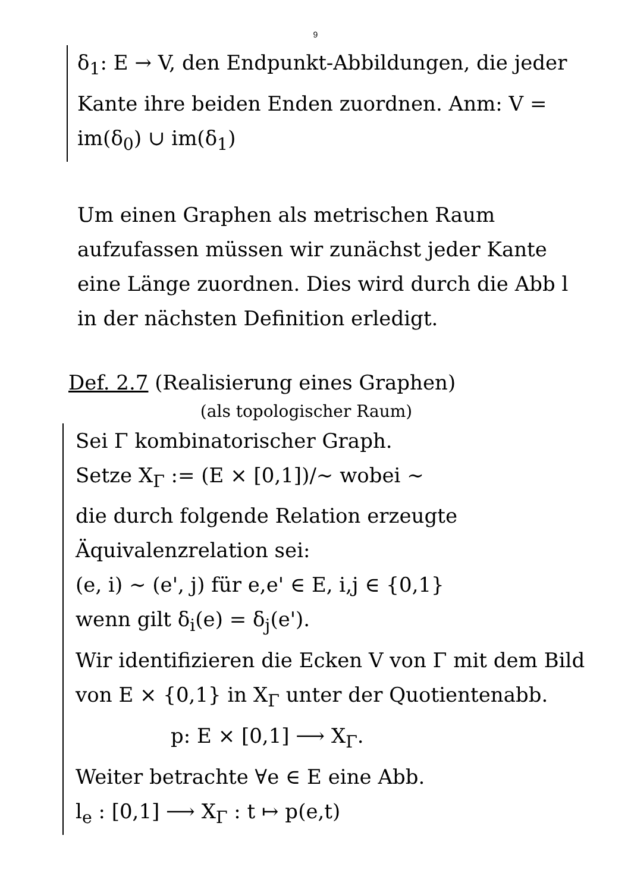9
δ<sub>1</sub>: E → V, den Endpunkt-Abbildungen, die jeder Kante ihre beiden Enden zuordnen. Anm: V = im(δ<sub>0</sub>) ∪ im(δ<sub>1</sub>)
Um einen Graphen als metrischen Raum aufzufassen müssen wir zunächst jeder Kante eine Länge zuordnen. Dies wird durch die Abb l in der nächsten Definition erledigt.
Def. 2.7 (Realisierung eines Graphen)
(als topologischer Raum)
Sei Γ kombinatorischer Graph.
Setze X<sub>Γ</sub> := (E × [0,1])/∼ wobei ∼
die durch folgende Relation erzeugte Äquivalenzrelation sei:
(e, i) ∼ (e', j) für e,e' ∈ E, i,j ∈ {0,1}
wenn gilt δ<sub>i</sub>(e) = δ<sub>j</sub>(e').
Wir identifizieren die Ecken V von Γ mit dem Bild von E × {0,1} in X<sub>Γ</sub> unter der Quotientenabb.
p: E × [0,1] ⟶ X<sub>Γ</sub>.
Weiter betrachte ∀e ∈ E eine Abb.
l<sub>e</sub> : [0,1] ⟶ X<sub>Γ</sub> : t ↦ p(e,t)